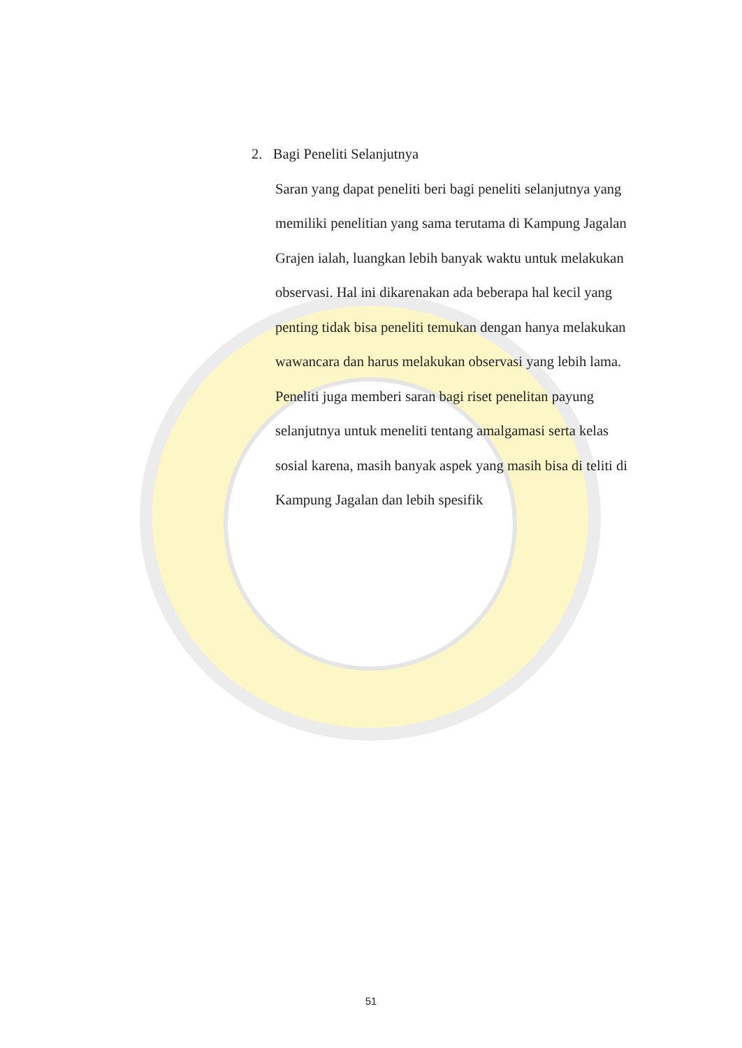2. Bagi Peneliti Selanjutnya
Saran yang dapat peneliti beri bagi peneliti selanjutnya yang memiliki penelitian yang sama terutama di Kampung Jagalan Grajen ialah, luangkan lebih banyak waktu untuk melakukan observasi. Hal ini dikarenakan ada beberapa hal kecil yang penting tidak bisa peneliti temukan dengan hanya melakukan wawancara dan harus melakukan observasi yang lebih lama.
Peneliti juga memberi saran bagi riset penelitan payung selanjutnya untuk meneliti tentang amalgamasi serta kelas sosial karena, masih banyak aspek yang masih bisa di teliti di Kampung Jagalan dan lebih spesifik
51